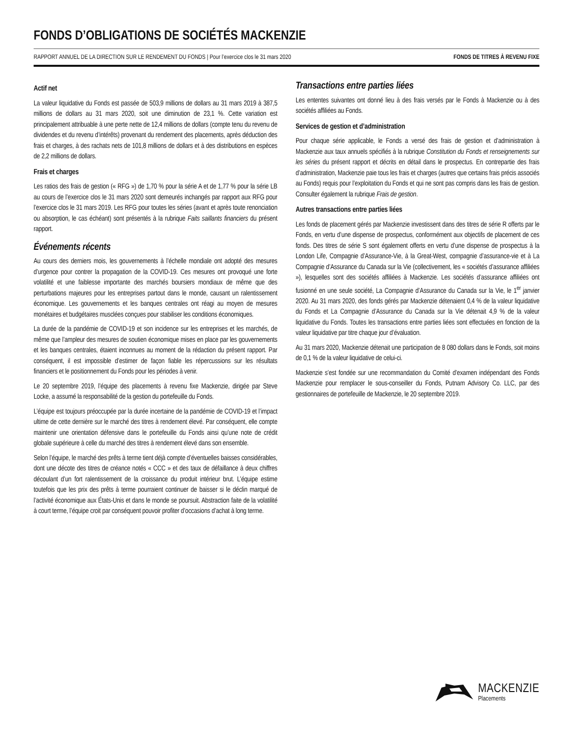FONDS D’OBLIGATIONS DE SOCIÉTÉS MACKENZIE
RAPPORT ANNUEL DE LA DIRECTION SUR LE RENDEMENT DU FONDS | Pour l’exercice clos le 31 mars 2020 FONDS DE TITRES À REVENU FIXE
Actif net
La valeur liquidative du Fonds est passée de 503,9 millions de dollars au 31 mars 2019 à 387,5 millions de dollars au 31 mars 2020, soit une diminution de 23,1 %. Cette variation est principalement attribuable à une perte nette de 12,4 millions de dollars (compte tenu du revenu de dividendes et du revenu d’intérêts) provenant du rendement des placements, après déduction des frais et charges, à des rachats nets de 101,8 millions de dollars et à des distributions en espèces de 2,2 millions de dollars.
Frais et charges
Les ratios des frais de gestion (« RFG ») de 1,70 % pour la série A et de 1,77 % pour la série LB au cours de l’exercice clos le 31 mars 2020 sont demeurés inchangés par rapport aux RFG pour l’exercice clos le 31 mars 2019. Les RFG pour toutes les séries (avant et après toute renonciation ou absorption, le cas échéant) sont présentés à la rubrique Faits saillants financiers du présent rapport.
Événements récents
Au cours des derniers mois, les gouvernements à l’échelle mondiale ont adopté des mesures d’urgence pour contrer la propagation de la COVID-19. Ces mesures ont provoqué une forte volatilité et une faiblesse importante des marchés boursiers mondiaux de même que des perturbations majeures pour les entreprises partout dans le monde, causant un ralentissement économique. Les gouvernements et les banques centrales ont réagi au moyen de mesures monétaires et budgétaires musclées conçues pour stabiliser les conditions économiques.
La durée de la pandémie de COVID-19 et son incidence sur les entreprises et les marchés, de même que l’ampleur des mesures de soutien économique mises en place par les gouvernements et les banques centrales, étaient inconnues au moment de la rédaction du présent rapport. Par conséquent, il est impossible d’estimer de façon fiable les répercussions sur les résultats financiers et le positionnement du Fonds pour les périodes à venir.
Le 20 septembre 2019, l’équipe des placements à revenu fixe Mackenzie, dirigée par Steve Locke, a assumé la responsabilité de la gestion du portefeuille du Fonds.
L’équipe est toujours préoccupée par la durée incertaine de la pandémie de COVID-19 et l’impact ultime de cette dernière sur le marché des titres à rendement élevé. Par conséquent, elle compte maintenir une orientation défensive dans le portefeuille du Fonds ainsi qu’une note de crédit globale supérieure à celle du marché des titres à rendement élevé dans son ensemble.
Selon l’équipe, le marché des prêts à terme tient déjà compte d’éventuelles baisses considérables, dont une décote des titres de créance notés « CCC » et des taux de défaillance à deux chiffres découlant d’un fort ralentissement de la croissance du produit intérieur brut. L’équipe estime toutefois que les prix des prêts à terme pourraient continuer de baisser si le déclin marqué de l’activité économique aux États-Unis et dans le monde se poursuit. Abstraction faite de la volatilité à court terme, l’équipe croit par conséquent pouvoir profiter d’occasions d’achat à long terme.
Transactions entre parties liées
Les ententes suivantes ont donné lieu à des frais versés par le Fonds à Mackenzie ou à des sociétés affiliées au Fonds.
Services de gestion et d’administration
Pour chaque série applicable, le Fonds a versé des frais de gestion et d’administration à Mackenzie aux taux annuels spécifiés à la rubrique Constitution du Fonds et renseignements sur les séries du présent rapport et décrits en détail dans le prospectus. En contrepartie des frais d’administration, Mackenzie paie tous les frais et charges (autres que certains frais précis associés au Fonds) requis pour l’exploitation du Fonds et qui ne sont pas compris dans les frais de gestion. Consulter également la rubrique Frais de gestion.
Autres transactions entre parties liées
Les fonds de placement gérés par Mackenzie investissent dans des titres de série R offerts par le Fonds, en vertu d’une dispense de prospectus, conformément aux objectifs de placement de ces fonds. Des titres de série S sont également offerts en vertu d’une dispense de prospectus à la London Life, Compagnie d’Assurance-Vie, à la Great-West, compagnie d’assurance-vie et à La Compagnie d’Assurance du Canada sur la Vie (collectivement, les « sociétés d’assurance affiliées »), lesquelles sont des sociétés affiliées à Mackenzie. Les sociétés d’assurance affiliées ont fusionné en une seule société, La Compagnie d’Assurance du Canada sur la Vie, le 1<sup>er</sup> janvier 2020. Au 31 mars 2020, des fonds gérés par Mackenzie détenaient 0,4 % de la valeur liquidative du Fonds et La Compagnie d’Assurance du Canada sur la Vie détenait 4,9 % de la valeur liquidative du Fonds. Toutes les transactions entre parties liées sont effectuées en fonction de la valeur liquidative par titre chaque jour d’évaluation.
Au 31 mars 2020, Mackenzie détenait une participation de 8 080 dollars dans le Fonds, soit moins de 0,1 % de la valeur liquidative de celui-ci.
Mackenzie s’est fondée sur une recommandation du Comité d’examen indépendant des Fonds Mackenzie pour remplacer le sous-conseiller du Fonds, Putnam Advisory Co. LLC, par des gestionnaires de portefeuille de Mackenzie, le 20 septembre 2019.
MACKENZIE
Placements